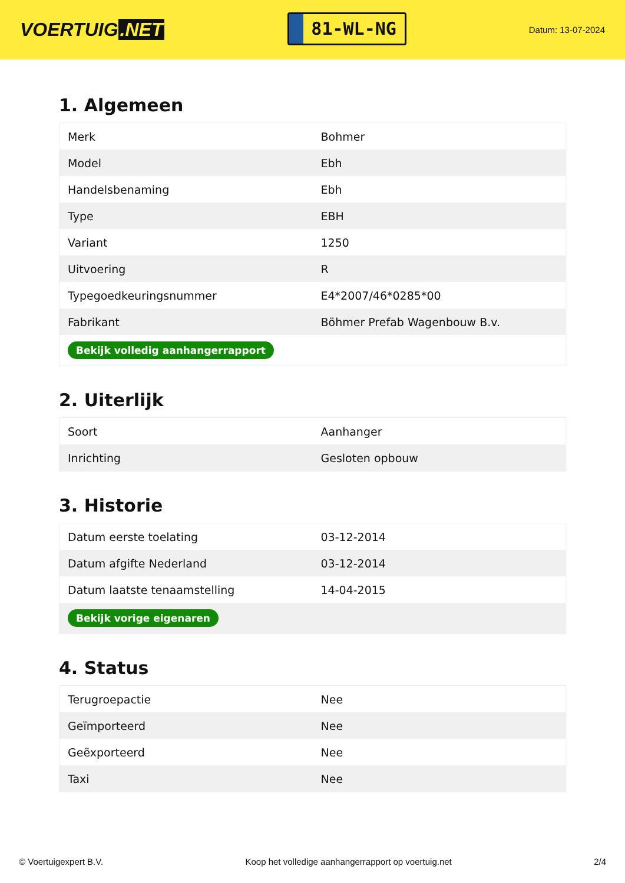VOERTUIG.NET
81-WL-NG
Datum: 13-07-2024
1. Algemeen
| Merk | Bohmer |
| Model | Ebh |
| Handelsbenaming | Ebh |
| Type | EBH |
| Variant | 1250 |
| Uitvoering | R |
| Typegoedkeuringsnummer | E4*2007/46*0285*00 |
| Fabrikant | Böhmer Prefab Wagenbouw B.v. |
| Bekijk volledig aanhangerrapport | |
2. Uiterlijk
| Soort | Aanhanger |
| Inrichting | Gesloten opbouw |
3. Historie
| Datum eerste toelating | 03-12-2014 |
| Datum afgifte Nederland | 03-12-2014 |
| Datum laatste tenaamstelling | 14-04-2015 |
| Bekijk vorige eigenaren | |
4. Status
| Terugroepactie | Nee |
| Geïmporteerd | Nee |
| Geëxporteerd | Nee |
| Taxi | Nee |
© Voertuigexpert B.V. Koop het volledige aanhangerrapport op voertuig.net 2/4